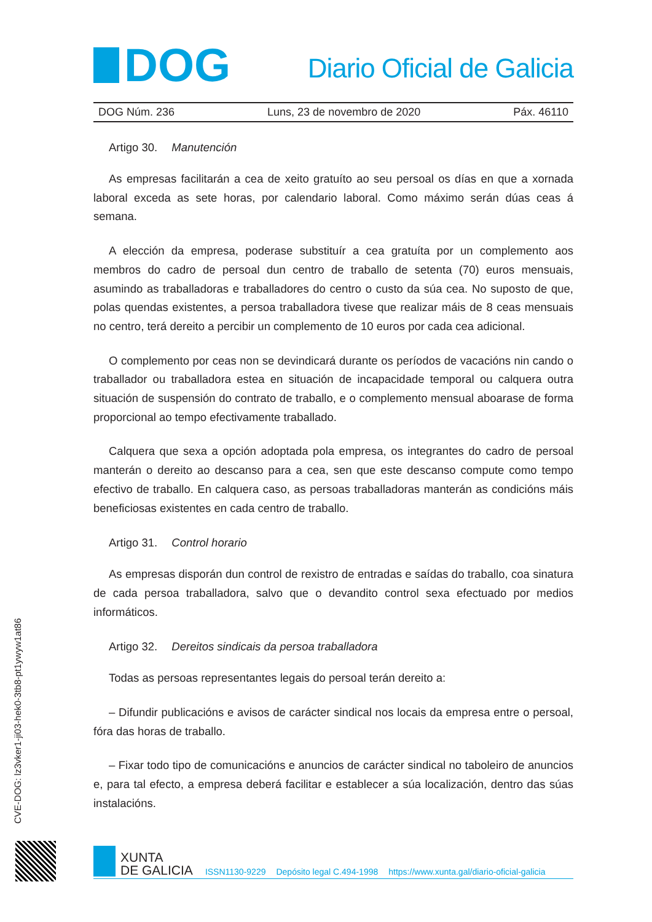DOG
Diario Oficial de Galicia
DOG Núm. 236 Luns, 23 de novembro de 2020 Páx. 46110
Artigo 30. Manutención
As empresas facilitarán a cea de xeito gratuíto ao seu persoal os días en que a xornada laboral exceda as sete horas, por calendario laboral. Como máximo serán dúas ceas á semana.
A elección da empresa, poderase substituír a cea gratuíta por un complemento aos membros do cadro de persoal dun centro de traballo de setenta (70) euros mensuais, asumindo as traballadoras e traballadores do centro o custo da súa cea. No suposto de que, polas quendas existentes, a persoa traballadora tivese que realizar máis de 8 ceas mensuais no centro, terá dereito a percibir un complemento de 10 euros por cada cea adicional.
O complemento por ceas non se devindicará durante os períodos de vacacións nin cando o traballador ou traballadora estea en situación de incapacidade temporal ou calquera outra situación de suspensión do contrato de traballo, e o complemento mensual aboarase de forma proporcional ao tempo efectivamente traballado.
Calquera que sexa a opción adoptada pola empresa, os integrantes do cadro de persoal manterán o dereito ao descanso para a cea, sen que este descanso compute como tempo efectivo de traballo. En calquera caso, as persoas traballadoras manterán as condicións máis beneficiosas existentes en cada centro de traballo.
Artigo 31. Control horario
As empresas disporán dun control de rexistro de entradas e saídas do traballo, coa sinatura de cada persoa traballadora, salvo que o devandito control sexa efectuado por medios informáticos.
Artigo 32. Dereitos sindicais da persoa traballadora
Todas as persoas representantes legais do persoal terán dereito a:
– Difundir publicacións e avisos de carácter sindical nos locais da empresa entre o persoal, fóra das horas de traballo.
– Fixar todo tipo de comunicacións e anuncios de carácter sindical no taboleiro de anuncios e, para tal efecto, a empresa deberá facilitar e establecer a súa localización, dentro das súas instalacións.
CVE-DOG: lz3vker1-ji03-hek0-3tb8-pt1ywyw1at86
XUNTA
DE GALICIA
ISSN1130-9229 Depósito legal C.494-1998 https://www.xunta.gal/diario-oficial-galicia